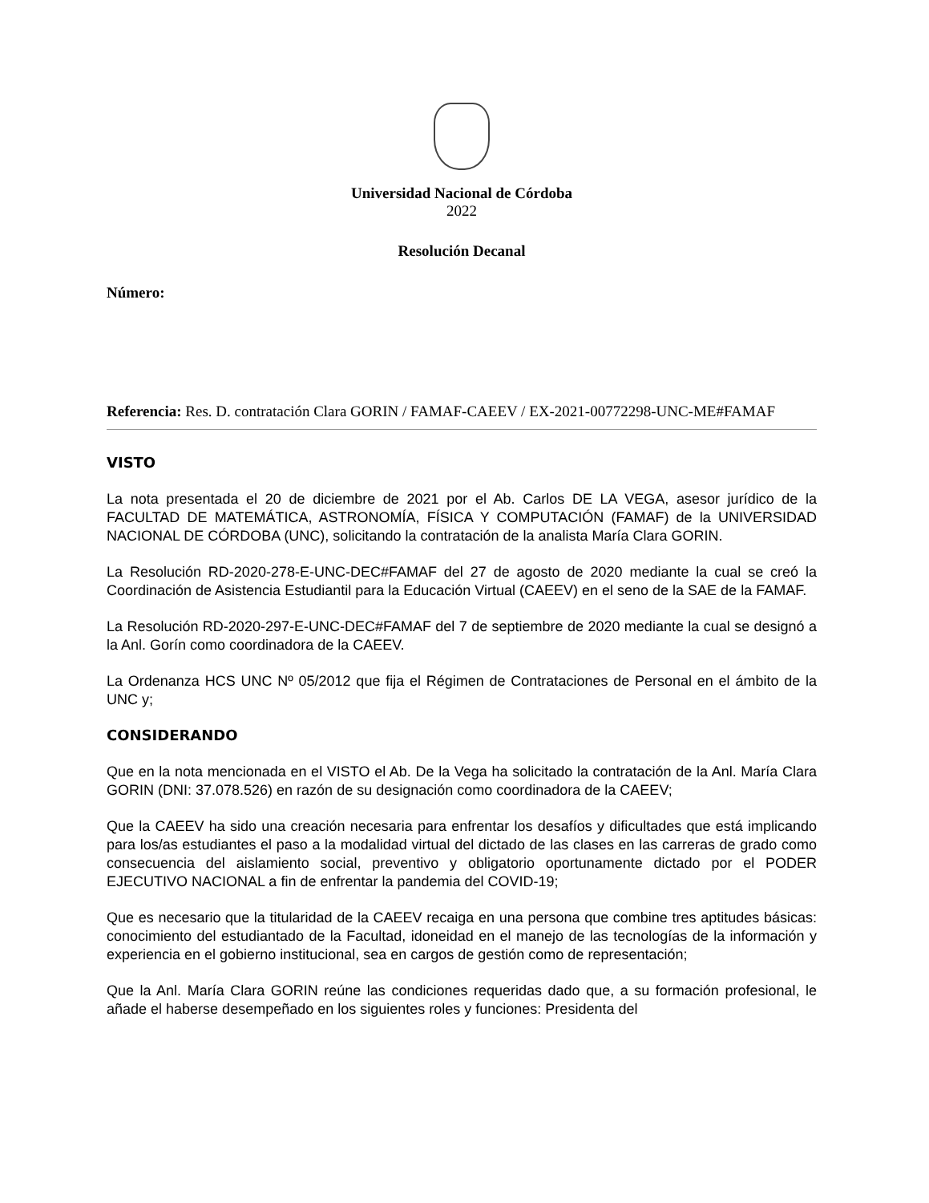Universidad Nacional de Córdoba
2022
Resolución Decanal
Número:
Referencia: Res. D. contratación Clara GORIN / FAMAF-CAEEV / EX-2021-00772298-UNC-ME#FAMAF
VISTO
La nota presentada el 20 de diciembre de 2021 por el Ab. Carlos DE LA VEGA, asesor jurídico de la FACULTAD DE MATEMÁTICA, ASTRONOMÍA, FÍSICA Y COMPUTACIÓN (FAMAF) de la UNIVERSIDAD NACIONAL DE CÓRDOBA (UNC), solicitando la contratación de la analista María Clara GORIN.
La Resolución RD-2020-278-E-UNC-DEC#FAMAF del 27 de agosto de 2020 mediante la cual se creó la Coordinación de Asistencia Estudiantil para la Educación Virtual (CAEEV) en el seno de la SAE de la FAMAF.
La Resolución RD-2020-297-E-UNC-DEC#FAMAF del 7 de septiembre de 2020 mediante la cual se designó a la Anl. Gorín como coordinadora de la CAEEV.
La Ordenanza HCS UNC Nº 05/2012 que fija el Régimen de Contrataciones de Personal en el ámbito de la UNC y;
CONSIDERANDO
Que en la nota mencionada en el VISTO el Ab. De la Vega ha solicitado la contratación de la Anl. María Clara GORIN (DNI: 37.078.526) en razón de su designación como coordinadora de la CAEEV;
Que la CAEEV ha sido una creación necesaria para enfrentar los desafíos y dificultades que está implicando para los/as estudiantes el paso a la modalidad virtual del dictado de las clases en las carreras de grado como consecuencia del aislamiento social, preventivo y obligatorio oportunamente dictado por el PODER EJECUTIVO NACIONAL a fin de enfrentar la pandemia del COVID-19;
Que es necesario que la titularidad de la CAEEV recaiga en una persona que combine tres aptitudes básicas: conocimiento del estudiantado de la Facultad, idoneidad en el manejo de las tecnologías de la información y experiencia en el gobierno institucional, sea en cargos de gestión como de representación;
Que la Anl. María Clara GORIN reúne las condiciones requeridas dado que, a su formación profesional, le añade el haberse desempeñado en los siguientes roles y funciones: Presidenta del